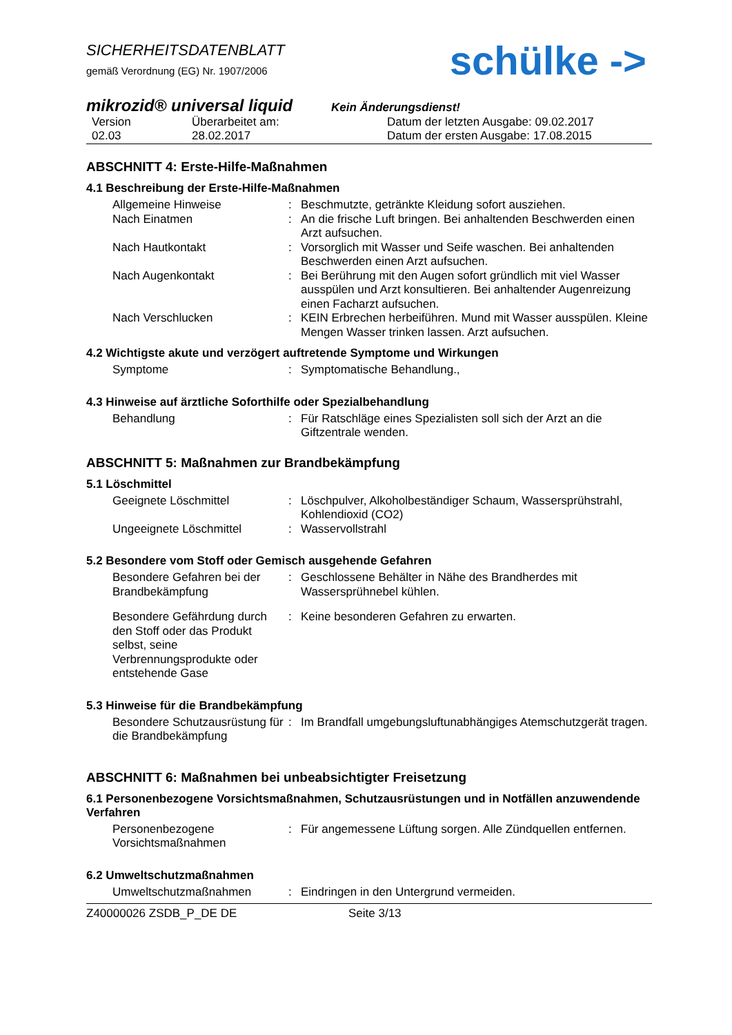SICHERHEITSDATENBLATT
gemäß Verordnung (EG) Nr. 1907/2006
schülke ->
mikrozid® universal liquid
Kein Änderungsdienst!
Version
Überarbeitet am:
Datum der letzten Ausgabe: 09.02.2017
02.03
28.02.2017
Datum der ersten Ausgabe: 17.08.2015
ABSCHNITT 4: Erste-Hilfe-Maßnahmen
4.1 Beschreibung der Erste-Hilfe-Maßnahmen
Allgemeine Hinweise
:
Beschmutzte, getränkte Kleidung sofort ausziehen.
Nach Einatmen
:
An die frische Luft bringen. Bei anhaltenden Beschwerden einen Arzt aufsuchen.
Nach Hautkontakt
:
Vorsorglich mit Wasser und Seife waschen. Bei anhaltenden Beschwerden einen Arzt aufsuchen.
Nach Augenkontakt
:
Bei Berührung mit den Augen sofort gründlich mit viel Wasser ausspülen und Arzt konsultieren. Bei anhaltender Augenreizung einen Facharzt aufsuchen.
Nach Verschlucken
:
KEIN Erbrechen herbeiführen. Mund mit Wasser ausspülen. Kleine Mengen Wasser trinken lassen. Arzt aufsuchen.
4.2 Wichtigste akute und verzögert auftretende Symptome und Wirkungen
Symptome
:
Symptomatische Behandlung.,
4.3 Hinweise auf ärztliche Soforthilfe oder Spezialbehandlung
Behandlung
:
Für Ratschläge eines Spezialisten soll sich der Arzt an die Giftzentrale wenden.
ABSCHNITT 5: Maßnahmen zur Brandbekämpfung
5.1 Löschmittel
Geeignete Löschmittel
:
Löschpulver, Alkoholbeständiger Schaum, Wassersprühstrahl, Kohlendioxid (CO2)
Ungeeignete Löschmittel
:
Wasservollstrahl
5.2 Besondere vom Stoff oder Gemisch ausgehende Gefahren
Besondere Gefahren bei der Brandbekämpfung
:
Geschlossene Behälter in Nähe des Brandherdes mit Wassersprühnebel kühlen.
Besondere Gefährdung durch den Stoff oder das Produkt selbst, seine Verbrennungsprodukte oder entstehende Gase
:
Keine besonderen Gefahren zu erwarten.
5.3 Hinweise für die Brandbekämpfung
Besondere Schutzausrüstung für die Brandbekämpfung
:
Im Brandfall umgebungsluftunabhängiges Atemschutzgerät tragen.
ABSCHNITT 6: Maßnahmen bei unbeabsichtigter Freisetzung
6.1 Personenbezogene Vorsichtsmaßnahmen, Schutzausrüstungen und in Notfällen anzuwendende Verfahren
Personenbezogene Vorsichtsmaßnahmen
:
Für angemessene Lüftung sorgen. Alle Zündquellen entfernen.
6.2 Umweltschutzmaßnahmen
Umweltschutzmaßnahmen
:
Eindringen in den Untergrund vermeiden.
Z40000026 ZSDB_P_DE DE Seite 3/13